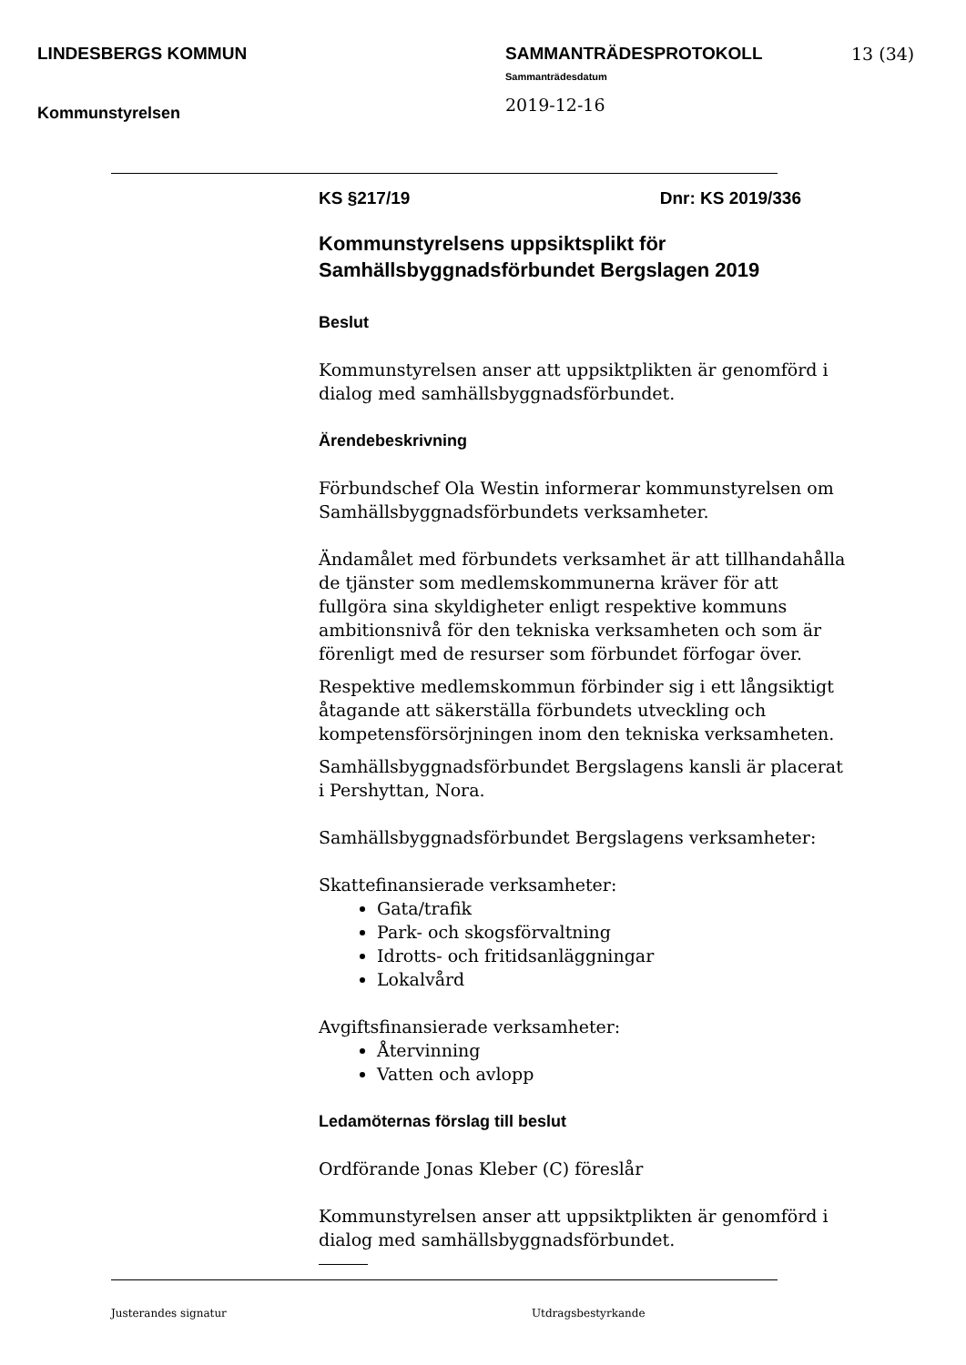LINDESBERGS KOMMUN
Kommunstyrelsen
SAMMANTRÄDESPROTOKOLL
Sammanträdesdatum
2019-12-16
13 (34)
KS §217/19 Dnr: KS 2019/336
Kommunstyrelsens uppsiktsplikt för Samhällsbyggnadsförbundet Bergslagen 2019
Beslut
Kommunstyrelsen anser att uppsiktplikten är genomförd i dialog med samhällsbyggnadsförbundet.
Ärendebeskrivning
Förbundschef Ola Westin informerar kommunstyrelsen om Samhällsbyggnadsförbundets verksamheter.
Ändamålet med förbundets verksamhet är att tillhandahålla de tjänster som medlemskommunerna kräver för att fullgöra sina skyldigheter enligt respektive kommuns ambitionsnivå för den tekniska verksamheten och som är förenligt med de resurser som förbundet förfogar över.
Respektive medlemskommun förbinder sig i ett långsiktigt åtagande att säkerställa förbundets utveckling och kompetensförsörjningen inom den tekniska verksamheten.
Samhällsbyggnadsförbundet Bergslagens kansli är placerat i Pershyttan, Nora.
Samhällsbyggnadsförbundet Bergslagens verksamheter:
Skattefinansierade verksamheter:
Gata/trafik
Park- och skogsförvaltning
Idrotts- och fritidsanläggningar
Lokalvård
Avgiftsfinansierade verksamheter:
Återvinning
Vatten och avlopp
Ledamöternas förslag till beslut
Ordförande Jonas Kleber (C) föreslår
Kommunstyrelsen anser att uppsiktplikten är genomförd i dialog med samhällsbyggnadsförbundet.
Justerandes signatur Utdragsbestyrkande